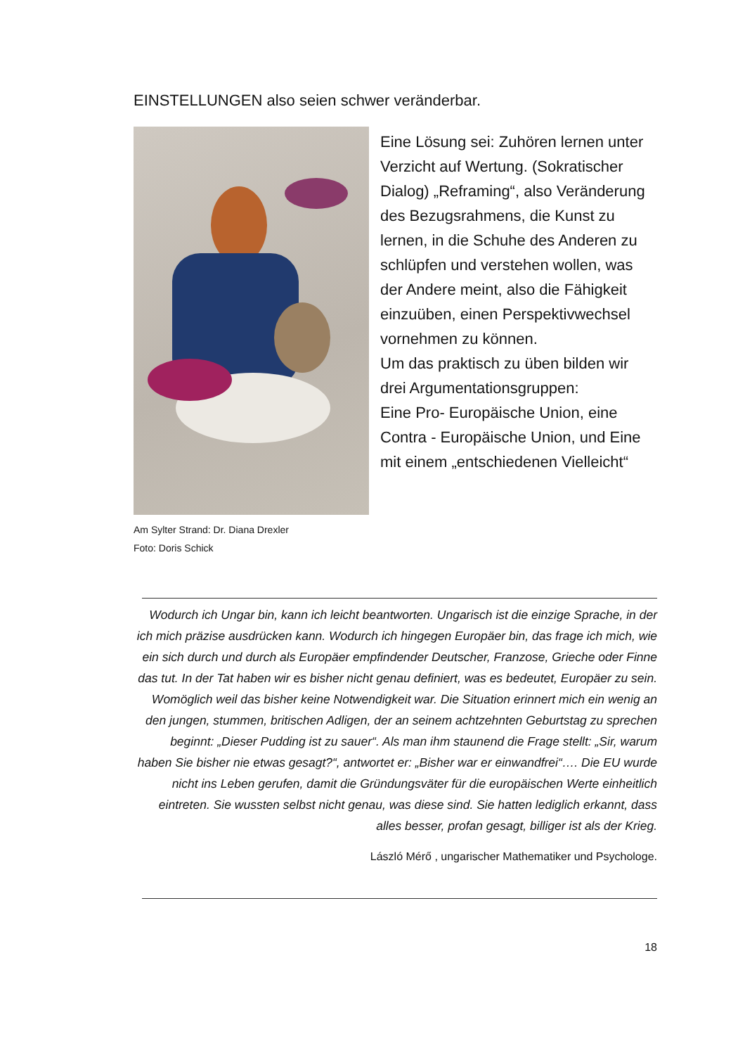EINSTELLUNGEN also seien schwer veränderbar.
Am Sylter Strand: Dr. Diana Drexler
Foto: Doris Schick
Eine Lösung sei: Zuhören lernen unter Verzicht auf Wertung. (Sokratischer Dialog) „Reframing“, also Veränderung des Bezugsrahmens, die Kunst zu lernen, in die Schuhe des Anderen zu schlüpfen und verstehen wollen, was der Andere meint, also die Fähigkeit einzuüben, einen Perspektivwechsel vornehmen zu können.
Um das praktisch zu üben bilden wir drei Argumentationsgruppen:
Eine Pro- Europäische Union, eine Contra - Europäische Union, und Eine mit einem „entschiedenen Vielleicht“
Wodurch ich Ungar bin, kann ich leicht beantworten. Ungarisch ist die einzige Sprache, in der ich mich präzise ausdrücken kann. Wodurch ich hingegen Europäer bin, das frage ich mich, wie ein sich durch und durch als Europäer empfindender Deutscher, Franzose, Grieche oder Finne das tut. In der Tat haben wir es bisher nicht genau definiert, was es bedeutet, Europäer zu sein. Womöglich weil das bisher keine Notwendigkeit war. Die Situation erinnert mich ein wenig an den jungen, stummen, britischen Adligen, der an seinem achtzehnten Geburtstag zu sprechen beginnt: „Dieser Pudding ist zu sauer“. Als man ihm staunend die Frage stellt: „Sir, warum haben Sie bisher nie etwas gesagt?“, antwortet er: „Bisher war er einwandfrei“…. Die EU wurde nicht ins Leben gerufen, damit die Gründungsväter für die europäischen Werte einheitlich eintreten. Sie wussten selbst nicht genau, was diese sind. Sie hatten lediglich erkannt, dass alles besser, profan gesagt, billiger ist als der Krieg.
László Mérő , ungarischer Mathematiker und Psychologe.
18